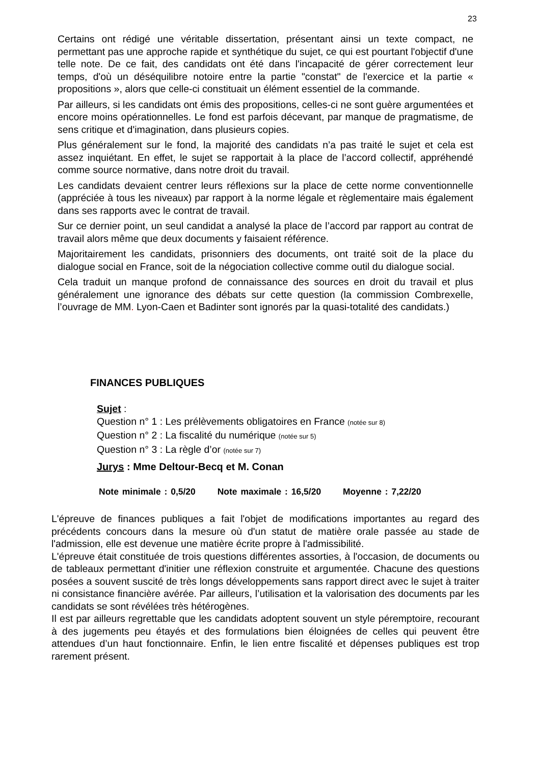23
Certains ont rédigé une véritable dissertation, présentant ainsi un texte compact, ne permettant pas une approche rapide et synthétique du sujet, ce qui est pourtant l'objectif d'une telle note. De ce fait, des candidats ont été dans l'incapacité de gérer correctement leur temps, d'où un déséquilibre notoire entre la partie "constat" de l'exercice et la partie « propositions », alors que celle-ci constituait un élément essentiel de la commande.
Par ailleurs, si les candidats ont émis des propositions, celles-ci ne sont guère argumentées et encore moins opérationnelles. Le fond est parfois décevant, par manque de pragmatisme, de sens critique et d'imagination, dans plusieurs copies.
Plus généralement sur le fond, la majorité des candidats n’a pas traité le sujet et cela est assez inquiétant. En effet, le sujet se rapportait à la place de l’accord collectif, appréhendé comme source normative, dans notre droit du travail.
Les candidats devaient centrer leurs réflexions sur la place de cette norme conventionnelle (appréciée à tous les niveaux) par rapport à la norme légale et règlementaire mais également dans ses rapports avec le contrat de travail.
Sur ce dernier point, un seul candidat a analysé la place de l’accord par rapport au contrat de travail alors même que deux documents y faisaient référence.
Majoritairement les candidats, prisonniers des documents, ont traité soit de la place du dialogue social en France, soit de la négociation collective comme outil du dialogue social.
Cela traduit un manque profond de connaissance des sources en droit du travail et plus généralement une ignorance des débats sur cette question (la commission Combrexelle, l’ouvrage de MM. Lyon-Caen et Badinter sont ignorés par la quasi-totalité des candidats.)
FINANCES PUBLIQUES
Sujet :
Question n° 1 : Les prélèvements obligatoires en France (notée sur 8)
Question n° 2 : La fiscalité du numérique (notée sur 5)
Question n° 3 : La règle d’or (notée sur 7)
Jurys : Mme Deltour-Becq et M. Conan
Note minimale : 0,5/20 Note maximale : 16,5/20 Moyenne : 7,22/20
L'épreuve de finances publiques a fait l'objet de modifications importantes au regard des précédents concours dans la mesure où d'un statut de matière orale passée au stade de l'admission, elle est devenue une matière écrite propre à l'admissibilité.
L'épreuve était constituée de trois questions différentes assorties, à l'occasion, de documents ou de tableaux permettant d'initier une réflexion construite et argumentée. Chacune des questions posées a souvent suscité de très longs développements sans rapport direct avec le sujet à traiter ni consistance financière avérée. Par ailleurs, l’utilisation et la valorisation des documents par les candidats se sont révélées très hétérogènes.
Il est par ailleurs regrettable que les candidats adoptent souvent un style péremptoire, recourant à des jugements peu étayés et des formulations bien éloignées de celles qui peuvent être attendues d’un haut fonctionnaire. Enfin, le lien entre fiscalité et dépenses publiques est trop rarement présent.